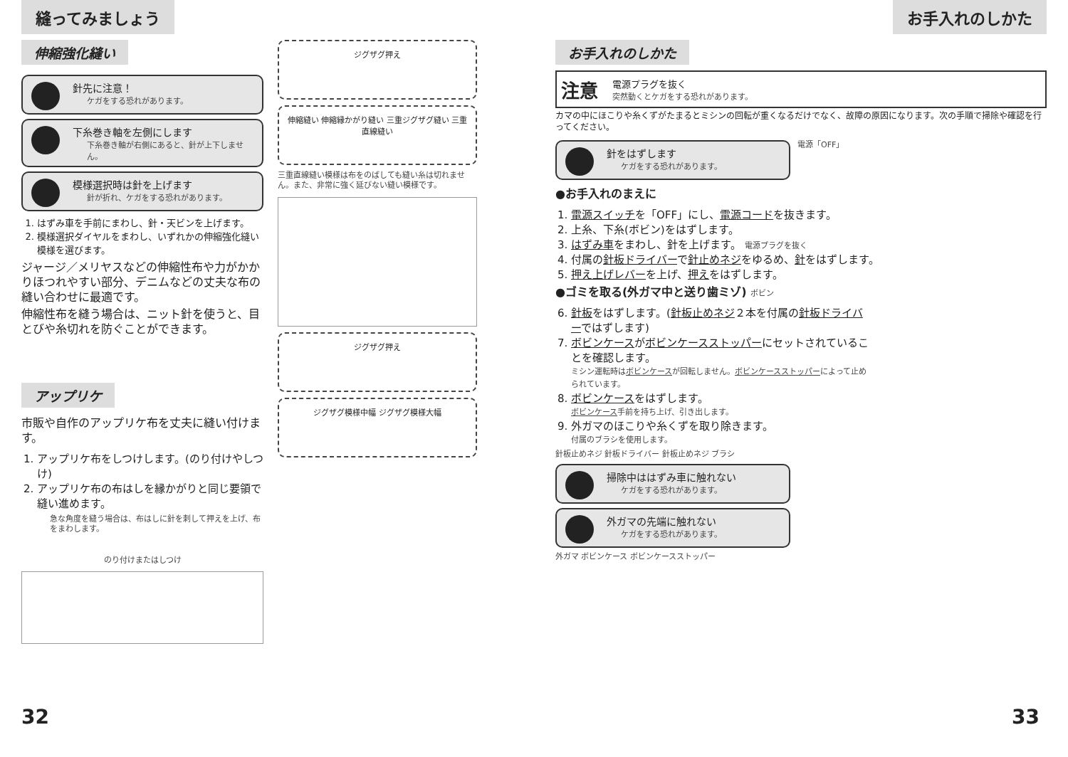縫ってみましょう
伸縮強化縫い
針先に注意！
ケガをする恐れがあります。
下糸巻き軸を左側にします
下糸巻き軸が右側にあると、針が上下しません。
模様選択時は針を上げます
針が折れ、ケガをする恐れがあります。
1. はずみ車を手前にまわし、針・天ビンを上げます。
2. 模様選択ダイヤルをまわし、いずれかの伸縮強化縫い模様を選びます。
ジャージ／メリヤスなどの伸縮性布や力がかかりほつれやすい部分、デニムなどの丈夫な布の縫い合わせに最適です。
伸縮性布を縫う場合は、ニット針を使うと、目とびや糸切れを防ぐことができます。
アップリケ
市販や自作のアップリケ布を丈夫に縫い付けます。
1. アップリケ布をしつけします。(のり付けやしつけ)
2. アップリケ布の布はしを縁かがりと同じ要領で縫い進めます。
急な角度を縫う場合は、布はしに針を刺して押えを上げ、布をまわします。
のり付けまたはしつけ
ジグザグ押え
伸縮縫い 伸縮縁かがり縫い 三重ジグザグ縫い 三重直線縫い
三重直線縫い模様は布をのばしても縫い糸は切れません。また、非常に強く延びない縫い模様です。
ジグザグ押え
ジグザグ模様中幅 ジグザグ模様大幅
32
お手入れのしかた
お手入れのしかた
注意
電源プラグを抜く
突然動くとケガをする恐れがあります。
カマの中にほこりや糸くずがたまるとミシンの回転が重くなるだけでなく、故障の原因になります。次の手順で掃除や確認を行ってください。
針をはずします
ケガをする恐れがあります。
電源「OFF」
●お手入れのまえに
1. 電源スイッチを「OFF」にし、電源コードを抜きます。
2. 上糸、下糸(ボビン)をはずします。
3. はずみ車をまわし、針を上げます。 電源プラグを抜く
4. 付属の針板ドライバーで針止めネジをゆるめ、針をはずします。
5. 押え上げレバーを上げ、押えをはずします。
●ゴミを取る(外ガマ中と送り歯ミゾ) ボビン
6. 針板をはずします。(針板止めネジ２本を付属の針板ドライバーではずします)
7. ボビンケースがボビンケースストッパーにセットされていることを確認します。
ミシン運転時はボビンケースが回転しません。ボビンケースストッパーによって止められています。
8. ボビンケースをはずします。
ボビンケース手前を持ち上げ、引き出します。
9. 外ガマのほこりや糸くずを取り除きます。
付属のブラシを使用します。
針板止めネジ 針板ドライバー 針板止めネジ ブラシ
掃除中ははずみ車に触れない
ケガをする恐れがあります。
外ガマの先端に触れない
ケガをする恐れがあります。
外ガマ ボビンケース ボビンケースストッパー
33